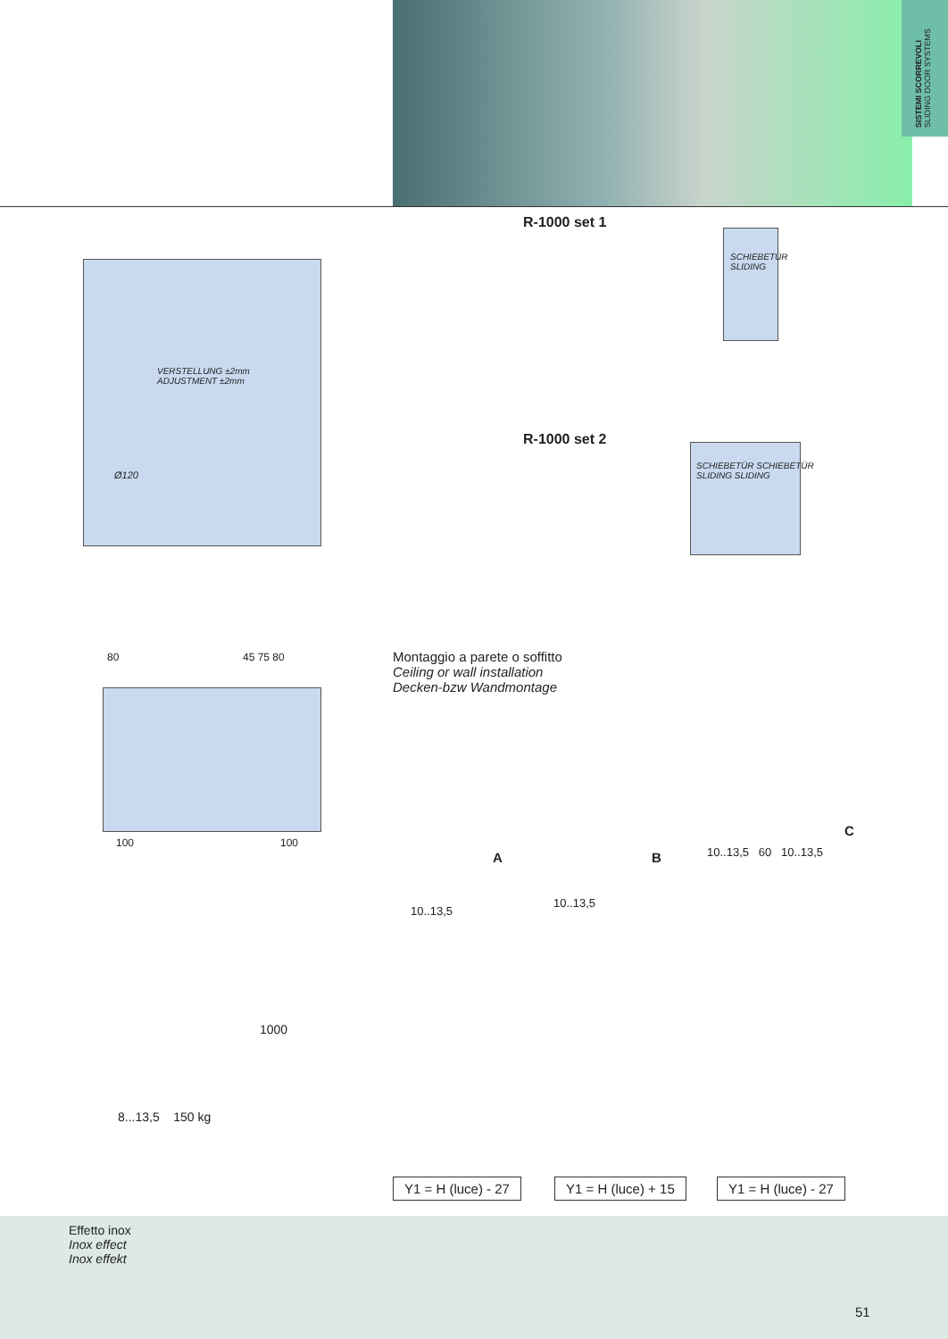SISTEMI SCORREVOLI
SLIDING DOOR SYSTEMS
VERSTELLUNG ±2mm
ADJUSTMENT ±2mm
Ø120
R-1000 set 1
SCHIEBETÜR
SLIDING
R-1000 set 2
SCHIEBETÜR SCHIEBETÜR
SLIDING SLIDING
80 45 75 80
100 100
Montaggio a parete o soffitto
Ceiling or wall installation
Decken-bzw Wandmontage
A B
C
10..13,5
10..13,5
10..13,5 60 10..13,5
1000
8...13,5 150 kg
Y1 = H (luce) - 27 Y1 = H (luce) + 15 Y1 = H (luce) - 27
Effetto inox
Inox effect
Inox effekt
51